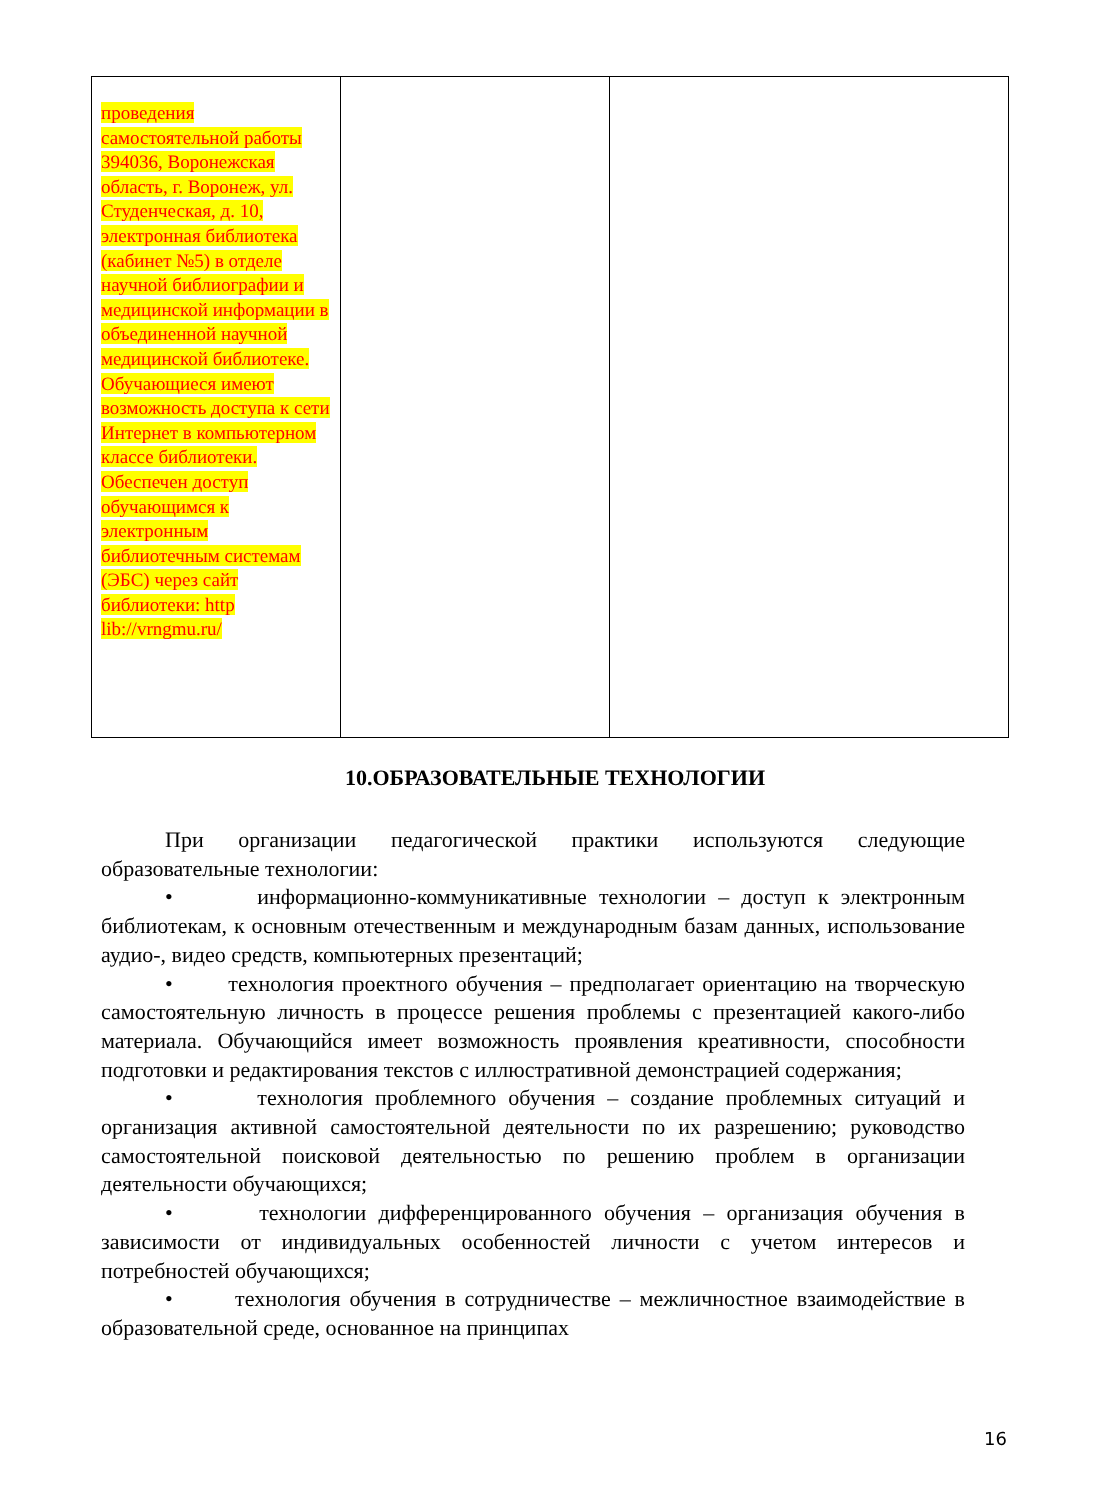| проведения самостоятельной работы 394036, Воронежская область, г. Воронеж, ул. Студенческая, д. 10, электронная библиотека (кабинет №5) в отделе научной библиографии и медицинской информации в объединенной научной медицинской библиотеке. Обучающиеся имеют возможность доступа к сети Интернет в компьютерном классе библиотеки. Обеспечен доступ обучающимся к электронным библиотечным системам (ЭБС) через сайт библиотеки: http lib://vrngmu.ru/ | | |
10.ОБРАЗОВАТЕЛЬНЫЕ ТЕХНОЛОГИИ
При организации педагогической практики используются следующие образовательные технологии:
• информационно-коммуникативные технологии – доступ к электронным библиотекам, к основным отечественным и международным базам данных, использование аудио-, видео средств, компьютерных презентаций;
• технология проектного обучения – предполагает ориентацию на творческую самостоятельную личность в процессе решения проблемы с презентацией какого-либо материала. Обучающийся имеет возможность проявления креативности, способности подготовки и редактирования текстов с иллюстративной демонстрацией содержания;
• технология проблемного обучения – создание проблемных ситуаций и организация активной самостоятельной деятельности по их разрешению; руководство самостоятельной поисковой деятельностью по решению проблем в организации деятельности обучающихся;
• технологии дифференцированного обучения – организация обучения в зависимости от индивидуальных особенностей личности с учетом интересов и потребностей обучающихся;
• технология обучения в сотрудничестве – межличностное взаимодействие в образовательной среде, основанное на принципах
16